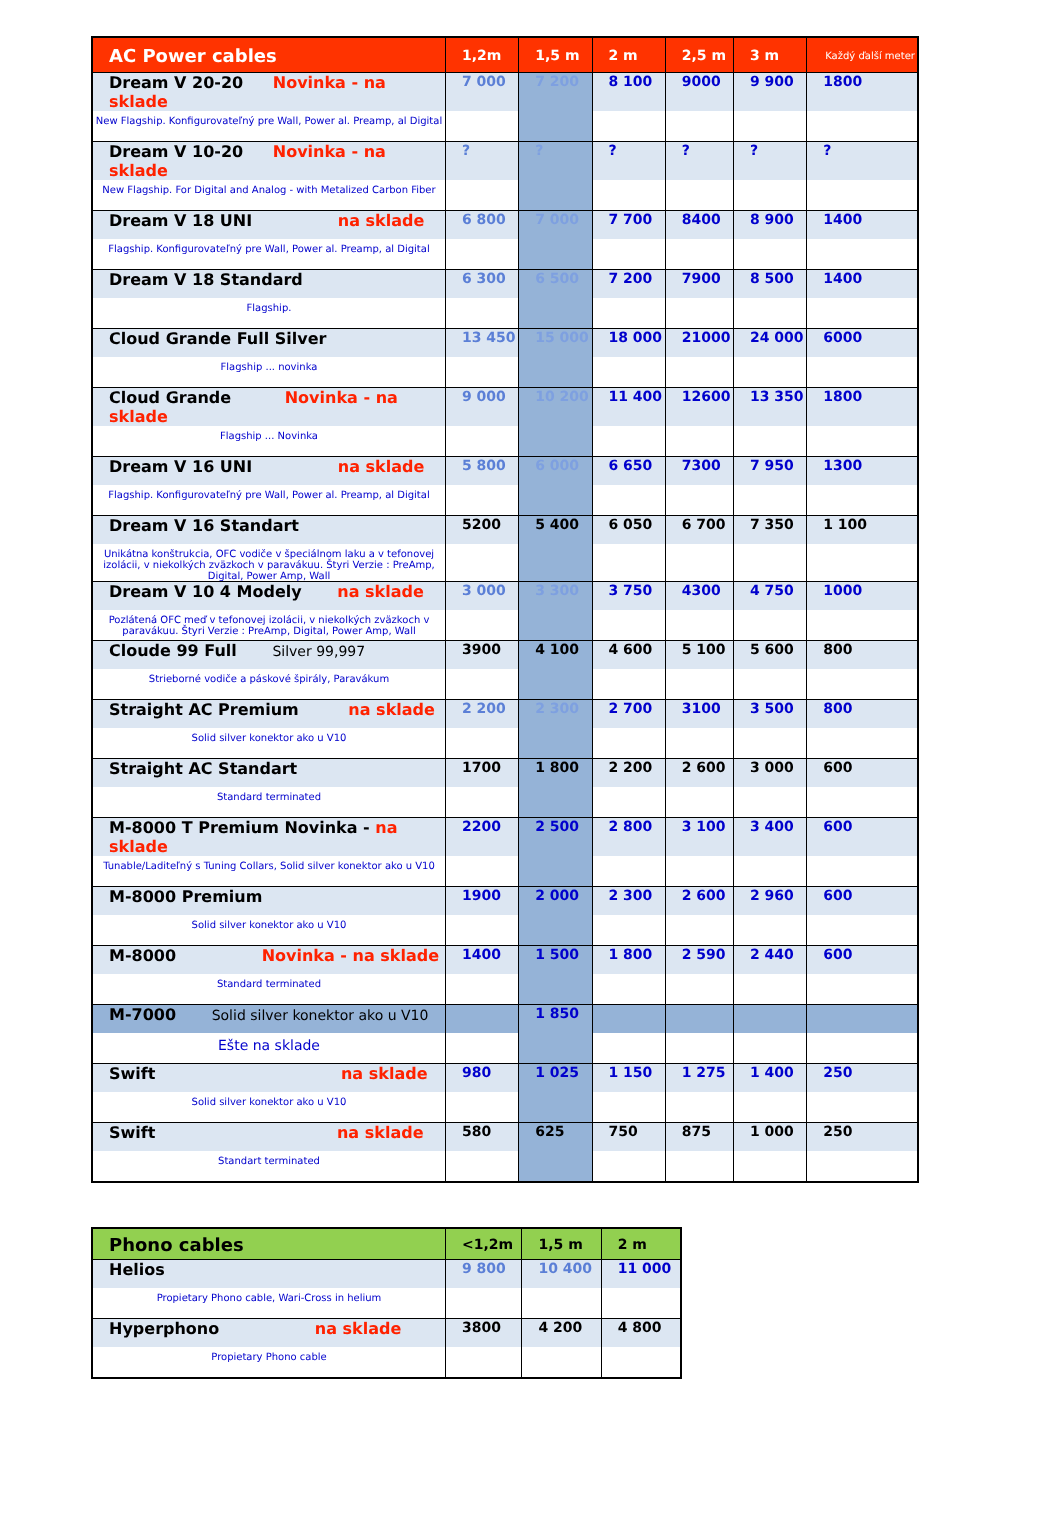| AC Power cables | 1,2m | 1,5 m | 2 m | 2,5 m | 3 m | Každý ďalší meter |
| --- | --- | --- | --- | --- | --- | --- |
| Dream V 20-20 Novinka - na sklade | 7 000 | 7 200 | 8 100 | 9000 | 9 900 | 1800 |
| New Flagship. Konfigurovateľný pre Wall, Power al. Preamp, al Digital | | | | | | |
| Dream V 10-20 Novinka - na sklade | ? | ? | ? | ? | ? | ? |
| New Flagship. For Digital and Analog - with Metalized Carbon Fiber | | | | | | |
| Dream V 18 UNI na sklade | 6 800 | 7 000 | 7 700 | 8400 | 8 900 | 1400 |
| Flagship. Konfigurovateľný pre Wall, Power al. Preamp, al Digital | | | | | | |
| Dream V 18 Standard | 6 300 | 6 500 | 7 200 | 7900 | 8 500 | 1400 |
| Flagship. | | | | | | |
| Cloud Grande Full Silver | 13 450 | 15 000 | 18 000 | 21000 | 24 000 | 6000 |
| Flagship ... novinka | | | | | | |
| Cloud Grande Novinka - na sklade | 9 000 | 10 200 | 11 400 | 12600 | 13 350 | 1800 |
| Flagship ... Novinka | | | | | | |
| Dream V 16 UNI na sklade | 5 800 | 6 000 | 6 650 | 7300 | 7 950 | 1300 |
| Flagship. Konfigurovateľný pre Wall, Power al. Preamp, al Digital | | | | | | |
| Dream V 16 Standart | 5200 | 5 400 | 6 050 | 6 700 | 7 350 | 1 100 |
| Unikátna konštrukcia, OFC vodiče v špeciálnom laku a v tefonovej izolácii, v niekolkých zväzkoch v paravákuu. Štyri Verzie : PreAmp, Digital, Power Amp, Wall | | | | | | |
| Dream V 10 4 Modely na sklade | 3 000 | 3 300 | 3 750 | 4300 | 4 750 | 1000 |
| Pozlátená OFC meď v tefonovej izolácii, v niekolkých zväzkoch v paravákuu. Štyri Verzie : PreAmp, Digital, Power Amp, Wall | | | | | | |
| Cloude 99 Full Silver 99,997 | 3900 | 4 100 | 4 600 | 5 100 | 5 600 | 800 |
| Strieborné vodiče a páskové špirály, Paravákum | | | | | | |
| Straight AC Premium na sklade | 2 200 | 2 300 | 2 700 | 3100 | 3 500 | 800 |
| Solid silver konektor ako u V10 | | | | | | |
| Straight AC Standart | 1700 | 1 800 | 2 200 | 2 600 | 3 000 | 600 |
| Standard terminated | | | | | | |
| M-8000 T Premium Novinka - na sklade | 2200 | 2 500 | 2 800 | 3 100 | 3 400 | 600 |
| Tunable/Laditeľný s Tuning Collars, Solid silver konektor ako u V10 | | | | | | |
| M-8000 Premium | 1900 | 2 000 | 2 300 | 2 600 | 2 960 | 600 |
| Solid silver konektor ako u V10 | | | | | | |
| M-8000 Novinka - na sklade | 1400 | 1 500 | 1 800 | 2 590 | 2 440 | 600 |
| Standard terminated | | | | | | |
| M-7000 Solid silver konektor ako u V10 | | 1 850 | | | | |
| Ešte na sklade | | | | | | |
| Swift na sklade | 980 | 1 025 | 1 150 | 1 275 | 1 400 | 250 |
| Solid silver konektor ako u V10 | | | | | | |
| Swift na sklade | 580 | 625 | 750 | 875 | 1 000 | 250 |
| Standart terminated | | | | | | |
| Phono cables | <1,2m | 1,5 m | 2 m |
| --- | --- | --- | --- |
| Helios | 9 800 | 10 400 | 11 000 |
| Propietary Phono cable, Wari-Cross in helium | | | |
| Hyperphono na sklade | 3800 | 4 200 | 4 800 |
| Propietary Phono cable | | | |